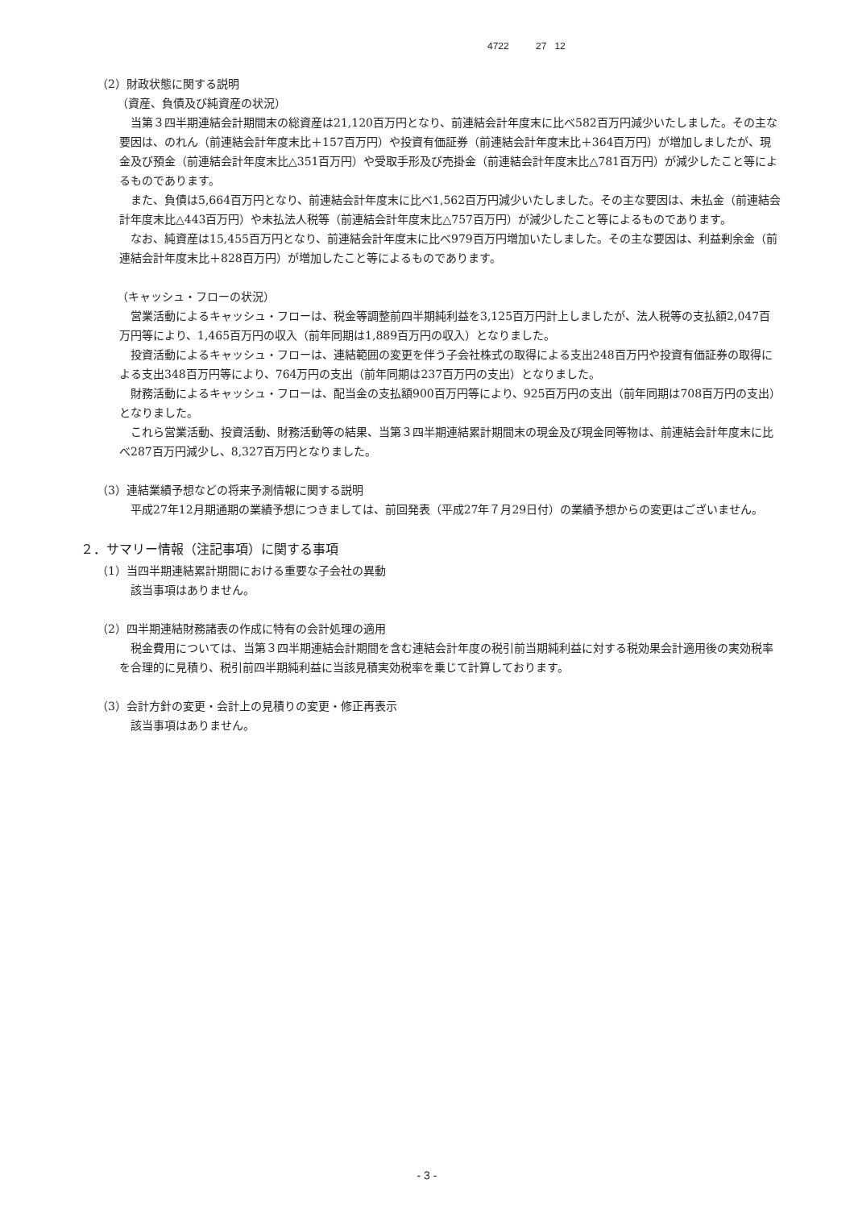4722 27 12
（2）財政状態に関する説明
（資産、負債及び純資産の状況）
当第３四半期連結会計期間末の総資産は21,120百万円となり、前連結会計年度末に比べ582百万円減少いたしました。その主な要因は、のれん（前連結会計年度末比＋157百万円）や投資有価証券（前連結会計年度末比＋364百万円）が増加しましたが、現金及び預金（前連結会計年度末比△351百万円）や受取手形及び売掛金（前連結会計年度末比△781百万円）が減少したこと等によるものであります。
また、負債は5,664百万円となり、前連結会計年度末に比べ1,562百万円減少いたしました。その主な要因は、未払金（前連結会計年度末比△443百万円）や未払法人税等（前連結会計年度末比△757百万円）が減少したこと等によるものであります。
なお、純資産は15,455百万円となり、前連結会計年度末に比べ979百万円増加いたしました。その主な要因は、利益剰余金（前連結会計年度末比＋828百万円）が増加したこと等によるものであります。
（キャッシュ・フローの状況）
営業活動によるキャッシュ・フローは、税金等調整前四半期純利益を3,125百万円計上しましたが、法人税等の支払額2,047百万円等により、1,465百万円の収入（前年同期は1,889百万円の収入）となりました。
投資活動によるキャッシュ・フローは、連結範囲の変更を伴う子会社株式の取得による支出248百万円や投資有価証券の取得による支出348百万円等により、764万円の支出（前年同期は237百万円の支出）となりました。
財務活動によるキャッシュ・フローは、配当金の支払額900百万円等により、925百万円の支出（前年同期は708百万円の支出）となりました。
これら営業活動、投資活動、財務活動等の結果、当第３四半期連結累計期間末の現金及び現金同等物は、前連結会計年度末に比べ287百万円減少し、8,327百万円となりました。
（3）連結業績予想などの将来予測情報に関する説明
平成27年12月期通期の業績予想につきましては、前回発表（平成27年７月29日付）の業績予想からの変更はございません。
２．サマリー情報（注記事項）に関する事項
（1）当四半期連結累計期間における重要な子会社の異動
該当事項はありません。
（2）四半期連結財務諸表の作成に特有の会計処理の適用
税金費用については、当第３四半期連結会計期間を含む連結会計年度の税引前当期純利益に対する税効果会計適用後の実効税率を合理的に見積り、税引前四半期純利益に当該見積実効税率を乗じて計算しております。
（3）会計方針の変更・会計上の見積りの変更・修正再表示
該当事項はありません。
- 3 -